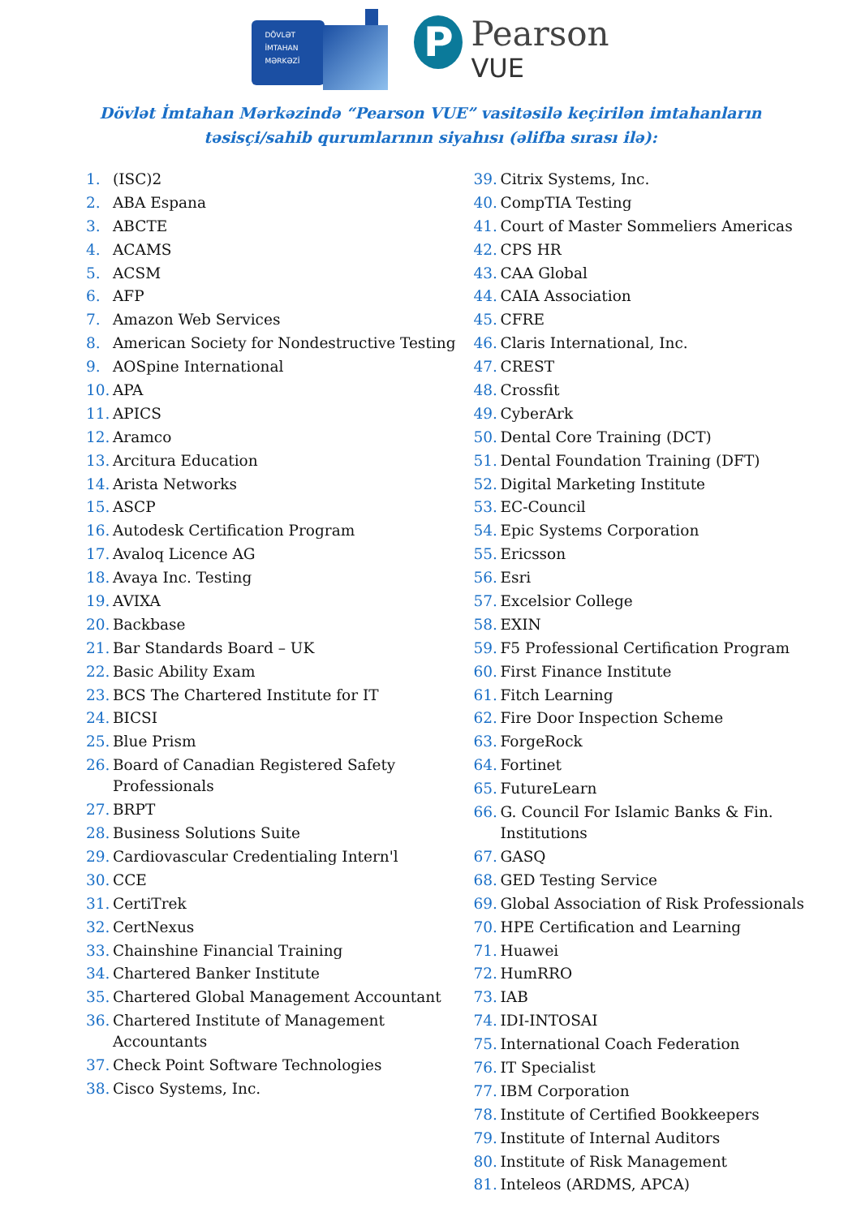DÖVLƏT
İMTAHAN
MƏRKƏZİ
P
Pearson
VUE
Dövlət İmtahan Mərkəzində “Pearson VUE” vasitəsilə keçirilən imtahanların
təsisçi/sahib qurumlarının siyahısı (əlifba sırası ilə):
1. (ISC)2
2. ABA Espana
3. ABCTE
4. ACAMS
5. ACSM
6. AFP
7. Amazon Web Services
8. American Society for Nondestructive Testing
9. AOSpine International
10. APA
11. APICS
12. Aramco
13. Arcitura Education
14. Arista Networks
15. ASCP
16. Autodesk Certification Program
17. Avaloq Licence AG
18. Avaya Inc. Testing
19. AVIXA
20. Backbase
21. Bar Standards Board – UK
22. Basic Ability Exam
23. BCS The Chartered Institute for IT
24. BICSI
25. Blue Prism
26. Board of Canadian Registered Safety
Professionals
27. BRPT
28. Business Solutions Suite
29. Cardiovascular Credentialing Intern'l
30. CCE
31. CertiTrek
32. CertNexus
33. Chainshine Financial Training
34. Chartered Banker Institute
35. Chartered Global Management Accountant
36. Chartered Institute of Management
Accountants
37. Check Point Software Technologies
38. Cisco Systems, Inc.
39. Citrix Systems, Inc.
40. CompTIA Testing
41. Court of Master Sommeliers Americas
42. CPS HR
43. CAA Global
44. CAIA Association
45. CFRE
46. Claris International, Inc.
47. CREST
48. Crossfit
49. CyberArk
50. Dental Core Training (DCT)
51. Dental Foundation Training (DFT)
52. Digital Marketing Institute
53. EC-Council
54. Epic Systems Corporation
55. Ericsson
56. Esri
57. Excelsior College
58. EXIN
59. F5 Professional Certification Program
60. First Finance Institute
61. Fitch Learning
62. Fire Door Inspection Scheme
63. ForgeRock
64. Fortinet
65. FutureLearn
66. G. Council For Islamic Banks & Fin.
Institutions
67. GASQ
68. GED Testing Service
69. Global Association of Risk Professionals
70. HPE Certification and Learning
71. Huawei
72. HumRRO
73. IAB
74. IDI-INTOSAI
75. International Coach Federation
76. IT Specialist
77. IBM Corporation
78. Institute of Certified Bookkeepers
79. Institute of Internal Auditors
80. Institute of Risk Management
81. Inteleos (ARDMS, APCA)